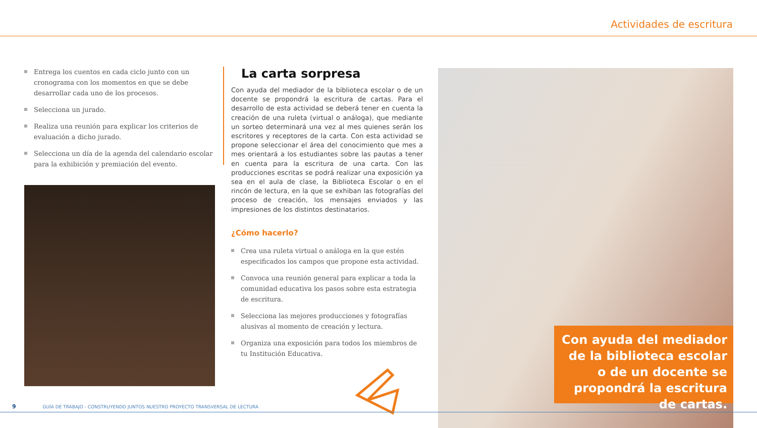Actividades de escritura
Entrega los cuentos en cada ciclo junto con un cronograma con los momentos en que se debe desarrollar cada uno de los procesos.
Selecciona un jurado.
Realiza una reunión para explicar los criterios de evaluación a dicho jurado.
Selecciona un día de la agenda del calendario escolar para la exhibición y premiación del evento.
La carta sorpresa
Con ayuda del mediador de la biblioteca escolar o de un docente se propondrá la escritura de cartas. Para el desarrollo de esta actividad se deberá tener en cuenta la creación de una ruleta (virtual o análoga), que mediante un sorteo determinará una vez al mes quienes serán los escritores y receptores de la carta. Con esta actividad se propone seleccionar el área del conocimiento que mes a mes orientará a los estudiantes sobre las pautas a tener en cuenta para la escritura de una carta. Con las producciones escritas se podrá realizar una exposición ya sea en el aula de clase, la Biblioteca Escolar o en el rincón de lectura, en la que se exhiban las fotografías del proceso de creación, los mensajes enviados y las impresiones de los distintos destinatarios.
¿Cómo hacerlo?
Crea una ruleta virtual o análoga en la que estén especificados los campos que propone esta actividad.
Convoca una reunión general para explicar a toda la comunidad educativa los pasos sobre esta estrategia de escritura.
Selecciona las mejores producciones y fotografías alusivas al momento de creación y lectura.
Organiza una exposición para todos los miembros de tu Institución Educativa.
Con ayuda del mediador de la biblioteca escolar o de un docente se propondrá la escritura de cartas.
9 GUÍA DE TRABAJO - CONSTRUYENDO JUNTOS NUESTRO PROYECTO TRANSVERSAL DE LECTURA